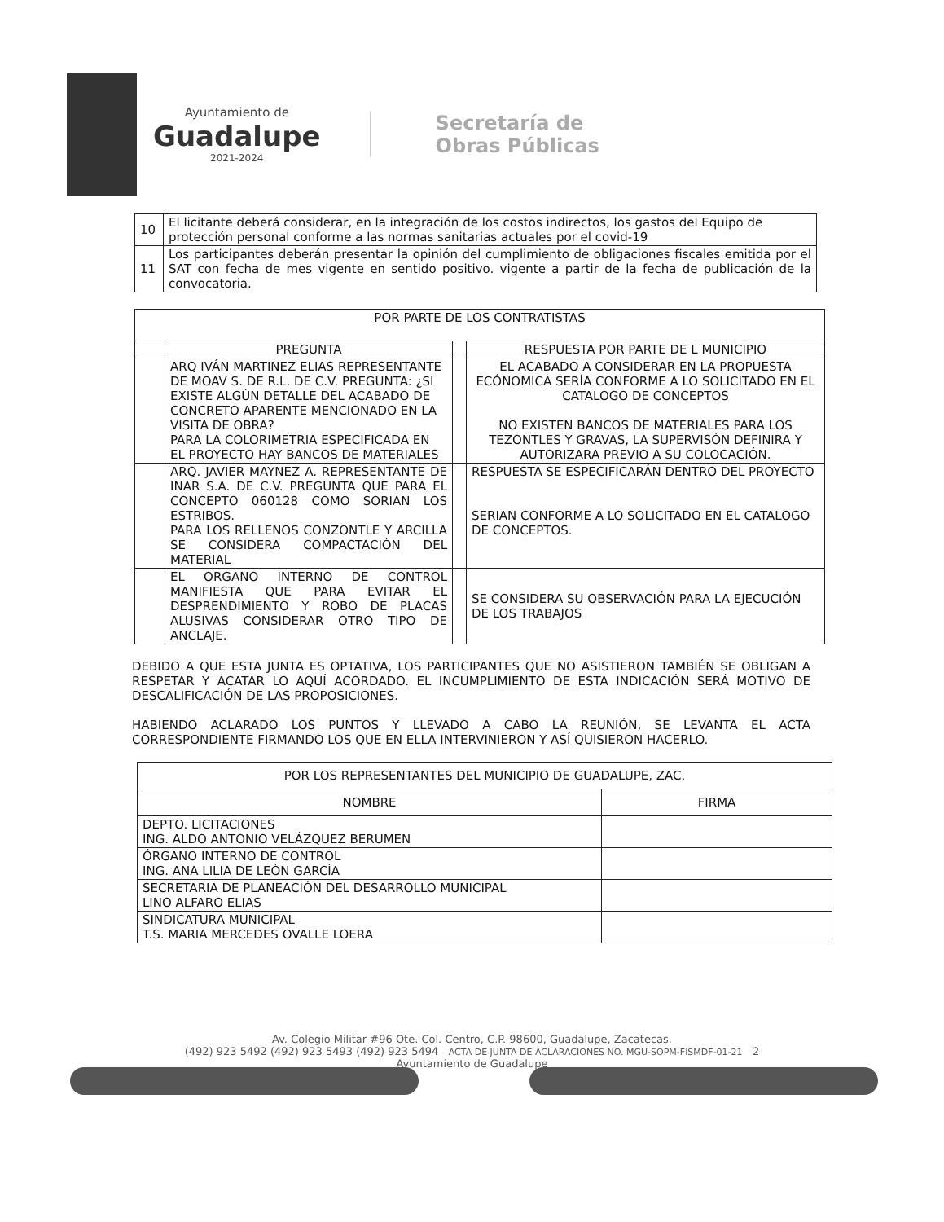Ayuntamiento de
Guadalupe
2021-2024
Secretaría de
Obras Públicas
| 10 | El licitante deberá considerar, en la integración de los costos indirectos, los gastos del Equipo de protección personal conforme a las normas sanitarias actuales por el covid-19 |
| 11 | Los participantes deberán presentar la opinión del cumplimiento de obligaciones fiscales emitida por el SAT con fecha de mes vigente en sentido positivo. vigente a partir de la fecha de publicación de la convocatoria. |
| POR PARTE DE LOS CONTRATISTAS | | | |
| --- | --- | --- | --- |
| | PREGUNTA | | RESPUESTA POR PARTE DE L MUNICIPIO |
| | ARQ IVÁN MARTINEZ ELIAS REPRESENTANTE DE MOAV S. DE R.L. DE C.V. PREGUNTA: ¿SI EXISTE ALGÚN DETALLE DEL ACABADO DE CONCRETO APARENTE MENCIONADO EN LA VISITA DE OBRA? PARA LA COLORIMETRIA ESPECIFICADA EN EL PROYECTO HAY BANCOS DE MATERIALES | | EL ACABADO A CONSIDERAR EN LA PROPUESTA ECÓNOMICA SERÍA CONFORME A LO SOLICITADO EN EL CATALOGO DE CONCEPTOS NO EXISTEN BANCOS DE MATERIALES PARA LOS TEZONTLES Y GRAVAS, LA SUPERVISÓN DEFINIRA Y AUTORIZARA PREVIO A SU COLOCACIÓN. |
| | ARQ. JAVIER MAYNEZ A. REPRESENTANTE DE INAR S.A. DE C.V. PREGUNTA QUE PARA EL CONCEPTO 060128 COMO SORIAN LOS ESTRIBOS. PARA LOS RELLENOS CONZONTLE Y ARCILLA SE CONSIDERA COMPACTACIÓN DEL MATERIAL | | RESPUESTA SE ESPECIFICARÁN DENTRO DEL PROYECTO SERIAN CONFORME A LO SOLICITADO EN EL CATALOGO DE CONCEPTOS. |
| | EL ORGANO INTERNO DE CONTROL MANIFIESTA QUE PARA EVITAR EL DESPRENDIMIENTO Y ROBO DE PLACAS ALUSIVAS CONSIDERAR OTRO TIPO DE ANCLAJE. | | SE CONSIDERA SU OBSERVACIÓN PARA LA EJECUCIÓN DE LOS TRABAJOS |
DEBIDO A QUE ESTA JUNTA ES OPTATIVA, LOS PARTICIPANTES QUE NO ASISTIERON TAMBIÉN SE OBLIGAN A RESPETAR Y ACATAR LO AQUÍ ACORDADO. EL INCUMPLIMIENTO DE ESTA INDICACIÓN SERÁ MOTIVO DE DESCALIFICACIÓN DE LAS PROPOSICIONES.
HABIENDO ACLARADO LOS PUNTOS Y LLEVADO A CABO LA REUNIÓN, SE LEVANTA EL ACTA CORRESPONDIENTE FIRMANDO LOS QUE EN ELLA INTERVINIERON Y ASÍ QUISIERON HACERLO.
| POR LOS REPRESENTANTES DEL MUNICIPIO DE GUADALUPE, ZAC. | |
| --- | --- |
| NOMBRE | FIRMA |
| DEPTO. LICITACIONES ING. ALDO ANTONIO VELÁZQUEZ BERUMEN | |
| ÓRGANO INTERNO DE CONTROL ING. ANA LILIA DE LEÓN GARCÍA | |
| SECRETARIA DE PLANEACIÓN DEL DESARROLLO MUNICIPAL LINO ALFARO ELIAS | |
| SINDICATURA MUNICIPAL T.S. MARIA MERCEDES OVALLE LOERA | |
Av. Colegio Militar #96 Ote. Col. Centro, C.P. 98600, Guadalupe, Zacatecas.
(492) 923 5492 (492) 923 5493 (492) 923 5494 ACTA DE JUNTA DE ACLARACIONES NO. MGU-SOPM-FISMDF-01-21 2
Ayuntamiento de Guadalupe